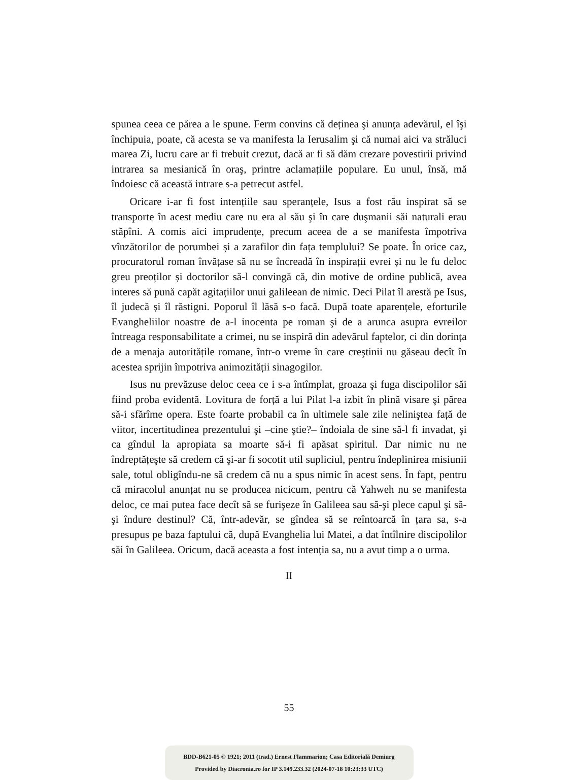spunea ceea ce părea a le spune. Ferm convins că deținea şi anunța adevărul, el îşi închipuia, poate, că acesta se va manifesta la Ierusalim şi că numai aici va străluci marea Zi, lucru care ar fi trebuit crezut, dacă ar fi să dăm crezare povestirii privind intrarea sa mesianică în oraş, printre aclamațiile populare. Eu unul, însă, mă îndoiesc că această intrare s-a petrecut astfel.
Oricare i-ar fi fost intențiile sau speranțele, Isus a fost rău inspirat să se transporte în acest mediu care nu era al său şi în care duşmanii săi naturali erau stăpîni. A comis aici imprudențe, precum aceea de a se manifesta împotriva vînzătorilor de porumbei și a zarafilor din fața templului? Se poate. În orice caz, procuratorul roman învățase să nu se încreadă în inspirații evrei și nu le fu deloc greu preoților și doctorilor să-l convingă că, din motive de ordine publică, avea interes să pună capăt agitațiilor unui galileean de nimic. Deci Pilat îl arestă pe Isus, îl judecă și îl răstigni. Poporul îl lăsă s-o facă. După toate aparențele, eforturile Evangheliilor noastre de a-l inocenta pe roman şi de a arunca asupra evreilor întreaga responsabilitate a crimei, nu se inspiră din adevărul faptelor, ci din dorința de a menaja autoritățile romane, într-o vreme în care creştinii nu găseau decît în acestea sprijin împotriva animozității sinagogilor.
Isus nu prevăzuse deloc ceea ce i s-a întîmplat, groaza şi fuga discipolilor săi fiind proba evidentă. Lovitura de forță a lui Pilat l-a izbit în plină visare şi părea să-i sfărîme opera. Este foarte probabil ca în ultimele sale zile neliniştea față de viitor, incertitudinea prezentului şi –cine ştie?– îndoiala de sine să-l fi invadat, şi ca gîndul la apropiata sa moarte să-i fi apăsat spiritul. Dar nimic nu ne îndreptățeşte să credem că şi-ar fi socotit util supliciul, pentru îndeplinirea misiunii sale, totul obligîndu-ne să credem că nu a spus nimic în acest sens. În fapt, pentru că miracolul anunțat nu se producea nicicum, pentru că Yahweh nu se manifesta deloc, ce mai putea face decît să se furişeze în Galileea sau să-şi plece capul şi să-şi îndure destinul? Că, într-adevăr, se gîndea să se reîntoarcă în țara sa, s-a presupus pe baza faptului că, după Evanghelia lui Matei, a dat întîlnire discipolilor săi în Galileea. Oricum, dacă aceasta a fost intenția sa, nu a avut timp a o urma.
II
55
BDD-B621-05 © 1921; 2011 (trad.) Ernest Flammarion; Casa Editorială Demiurg
Provided by Diacronia.ro for IP 3.149.233.32 (2024-07-18 10:23:33 UTC)